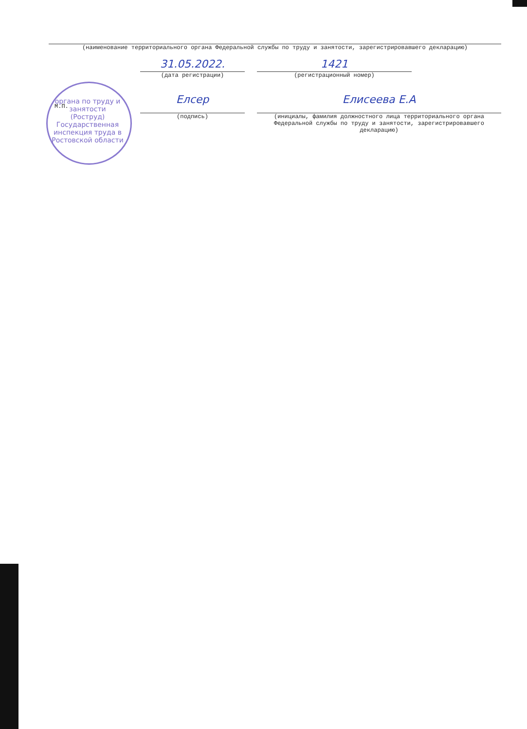(наименование территориального органа Федеральной службы по труду и занятости, зарегистрировавшего декларацию)
31.05.2022.
(дата регистрации)
1421
(регистрационный номер)
М.П.
Елсер
(подпись)
Елисеева Е.А
(инициалы, фамилия должностного лица территориального органа Федеральной службы по труду и занятости, зарегистрировавшего декларацию)
органа по труду и занятости (Роструд)
Государственная инспекция труда в Ростовской области